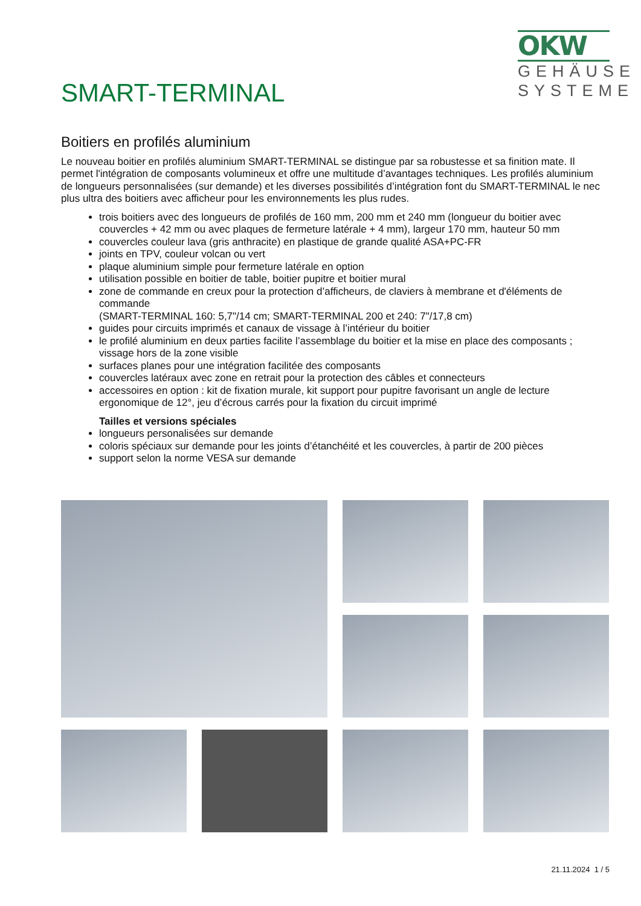OKW
GEHÄUSE
SYSTEME
SMART-TERMINAL
Boitiers en profilés aluminium
Le nouveau boitier en profilés aluminium SMART-TERMINAL se distingue par sa robustesse et sa finition mate. Il permet l'intégration de composants volumineux et offre une multitude d’avantages techniques. Les profilés aluminium de longueurs personnalisées (sur demande) et les diverses possibilités d’intégration font du SMART-TERMINAL le nec plus ultra des boitiers avec afficheur pour les environnements les plus rudes.
trois boitiers avec des longueurs de profilés de 160 mm, 200 mm et 240 mm (longueur du boitier avec couvercles + 42 mm ou avec plaques de fermeture latérale + 4 mm), largeur 170 mm, hauteur 50 mm
couvercles couleur lava (gris anthracite) en plastique de grande qualité ASA+PC-FR
joints en TPV, couleur volcan ou vert
plaque aluminium simple pour fermeture latérale en option
utilisation possible en boitier de table, boitier pupitre et boitier mural
zone de commande en creux pour la protection d’afficheurs, de claviers à membrane et d'éléments de commande
(SMART-TERMINAL 160: 5,7"/14 cm; SMART-TERMINAL 200 et 240: 7"/17,8 cm)
guides pour circuits imprimés et canaux de vissage à l’intérieur du boitier
le profilé aluminium en deux parties facilite l’assemblage du boitier et la mise en place des composants ; vissage hors de la zone visible
surfaces planes pour une intégration facilitée des composants
couvercles latéraux avec zone en retrait pour la protection des câbles et connecteurs
accessoires en option : kit de fixation murale, kit support pour pupitre favorisant un angle de lecture ergonomique de 12°, jeu d’écrous carrés pour la fixation du circuit imprimé
Tailles et versions spéciales
longueurs personalisées sur demande
coloris spéciaux sur demande pour les joints d’étanchéité et les couvercles, à partir de 200 pièces
support selon la norme VESA sur demande
21.11.2024 1 / 5